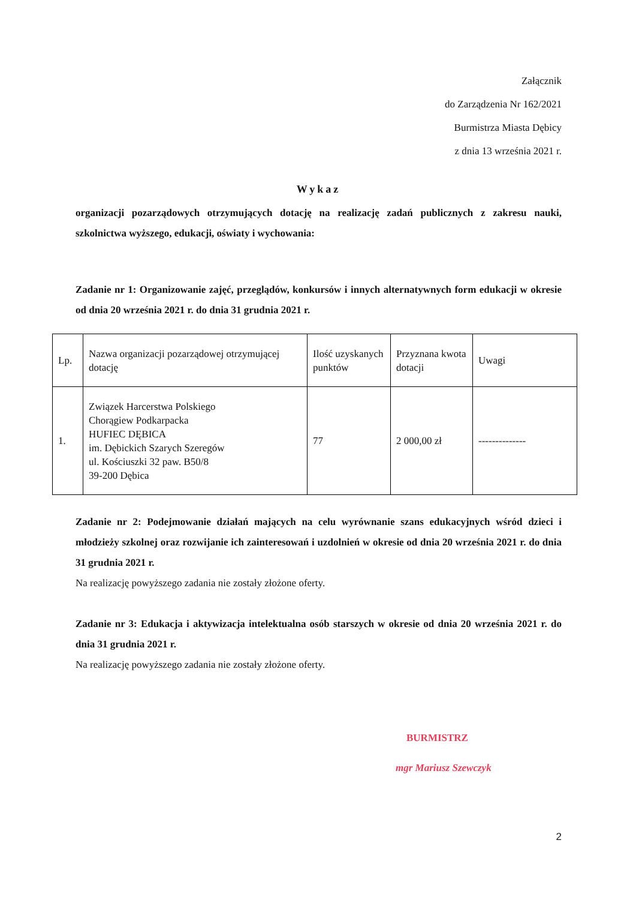Załącznik
do Zarządzenia Nr 162/2021
Burmistrza Miasta Dębicy
z dnia 13 września 2021 r.
Wykaz
organizacji pozarządowych otrzymujących dotację na realizację zadań publicznych z zakresu nauki, szkolnictwa wyższego, edukacji, oświaty i wychowania:
Zadanie nr 1: Organizowanie zajęć, przeglądów, konkursów i innych alternatywnych form edukacji w okresie od dnia 20 września 2021 r. do dnia 31 grudnia 2021 r.
| Lp. | Nazwa organizacji pozarządowej otrzymującej dotację | Ilość uzyskanych punktów | Przyznana kwota dotacji | Uwagi |
| 1. | Związek Harcerstwa Polskiego Chorągiew Podkarpacka HUFIEC DĘBICA im. Dębickich Szarych Szeregów ul. Kościuszki 32 paw. B50/8 39-200 Dębica | 77 | 2 000,00 zł | -------------- |
Zadanie nr 2: Podejmowanie działań mających na celu wyrównanie szans edukacyjnych wśród dzieci i młodzieży szkolnej oraz rozwijanie ich zainteresowań i uzdolnień w okresie od dnia 20 września 2021 r. do dnia 31 grudnia 2021 r.
Na realizację powyższego zadania nie zostały złożone oferty.
Zadanie nr 3: Edukacja i aktywizacja intelektualna osób starszych w okresie od dnia 20 września 2021 r. do dnia 31 grudnia 2021 r.
Na realizację powyższego zadania nie zostały złożone oferty.
BURMISTRZ
mgr Mariusz Szewczyk
2